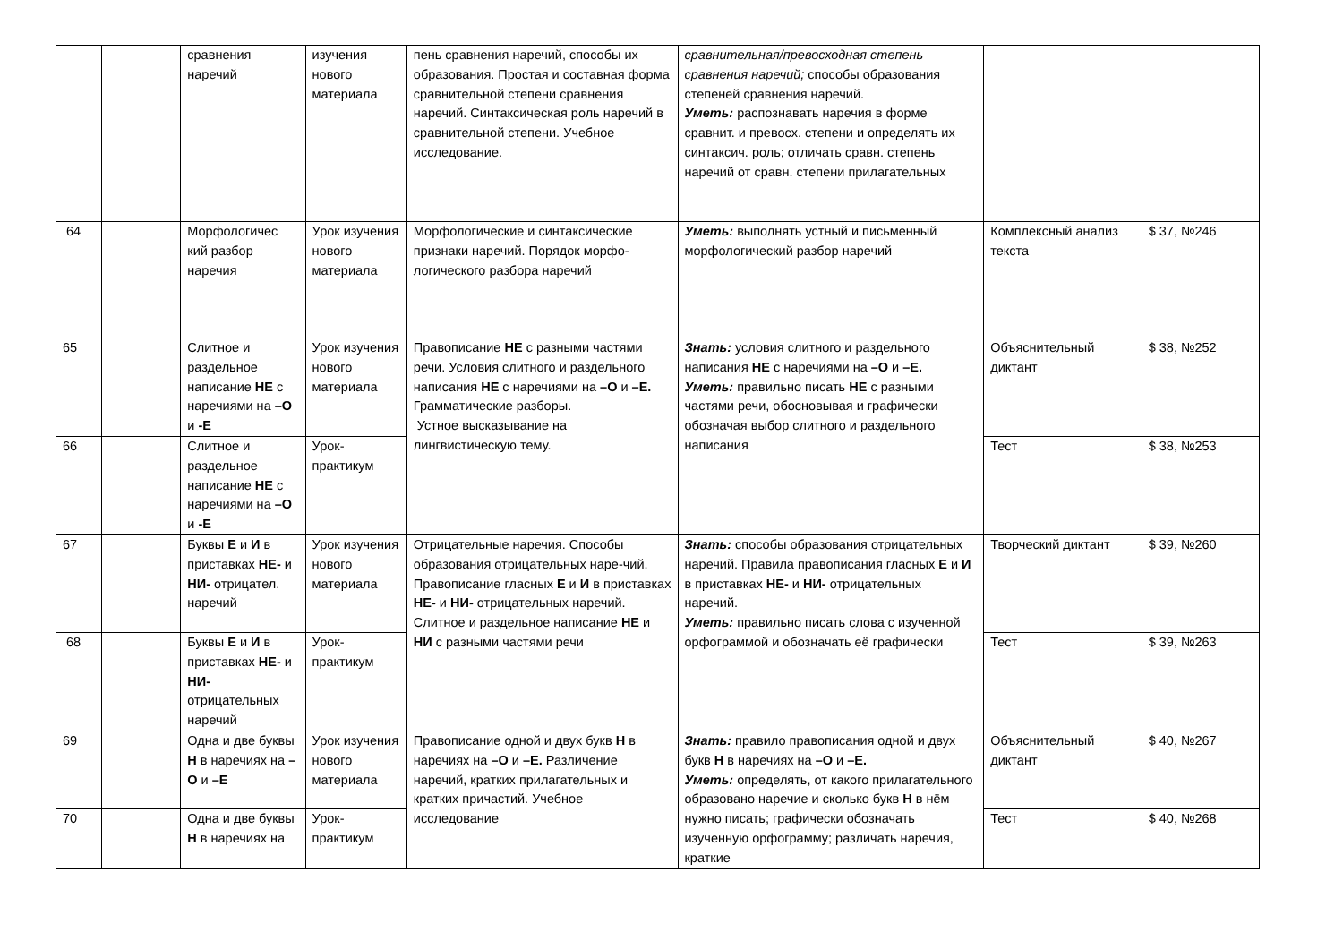| | | сравнения наречий | изучения нового материала | пень сравнения наречий, способы их образования. Простая и составная форма сравнительной степени сравнения наречий. Синтаксическая роль наречий в сравнительной степени. Учебное исследование. | сравнительная/превосходная степень сравнения наречий; способы образования степеней сравнения наречий. Уметь: распознавать наречия в форме сравнит. и превосх. степени и определять их синтаксич. роль; отличать сравн. степень наречий от сравн. степени прилагательных | | |
| 64 | | Морфологичес кий разбор наречия | Урок изучения нового материала | Морфологические и синтаксические признаки наречий. Порядок морфо-логического разбора наречий | Уметь: выполнять устный и письменный морфологический разбор наречий | Комплексный анализ текста | $ 37, №246 |
| 65 | | Слитное и раздельное написание НЕ с наречиями на –О и -Е | Урок изучения нового материала | Правописание НЕ с разными частями речи. Условия слитного и раздельного написания НЕ с наречиями на –О и –Е. Грамматические разборы. Устное высказывание на лингвистическую тему. | Знать: условия слитного и раздельного написания НЕ с наречиями на –О и –Е. Уметь: правильно писать НЕ с разными частями речи, обосновывая и графически обозначая выбор слитного и раздельного написания | Объяснительный диктант | $ 38, №252 |
| 66 | | Слитное и раздельное написание НЕ с наречиями на –О и -Е | Урок-практикум | | | Тест | $ 38, №253 |
| 67 | | Буквы Е и И в приставках НЕ- и НИ- отрицател. наречий | Урок изучения нового материала | Отрицательные наречия. Способы образования отрицательных наре-чий. Правописание гласных Е и И в приставках НЕ- и НИ- отрицательных наречий. Слитное и раздельное написание НЕ и НИ с разными частями речи | Знать: способы образования отрицательных наречий. Правила правописания гласных Е и И в приставках НЕ- и НИ- отрицательных наречий. Уметь: правильно писать слова с изученной орфограммой и обозначать её графически | Творческий диктант | $ 39, №260 |
| 68 | | Буквы Е и И в приставках НЕ- и НИ- отрицательных наречий | Урок-практикум | | | Тест | $ 39, №263 |
| 69 | | Одна и две буквы Н в наречиях на –О и –Е | Урок изучения нового материала | Правописание одной и двух букв Н в наречиях на –О и –Е. Различение наречий, кратких прилагательных и кратких причастий. Учебное исследование | Знать: правило правописания одной и двух букв Н в наречиях на –О и –Е. Уметь: определять, от какого прилагательного образовано наречие и сколько букв Н в нём нужно писать; графически обозначать изученную орфограмму; различать наречия, краткие | Объяснительный диктант | $ 40, №267 |
| 70 | | Одна и две буквы Н в наречиях на | Урок-практикум | | | Тест | $ 40, №268 |